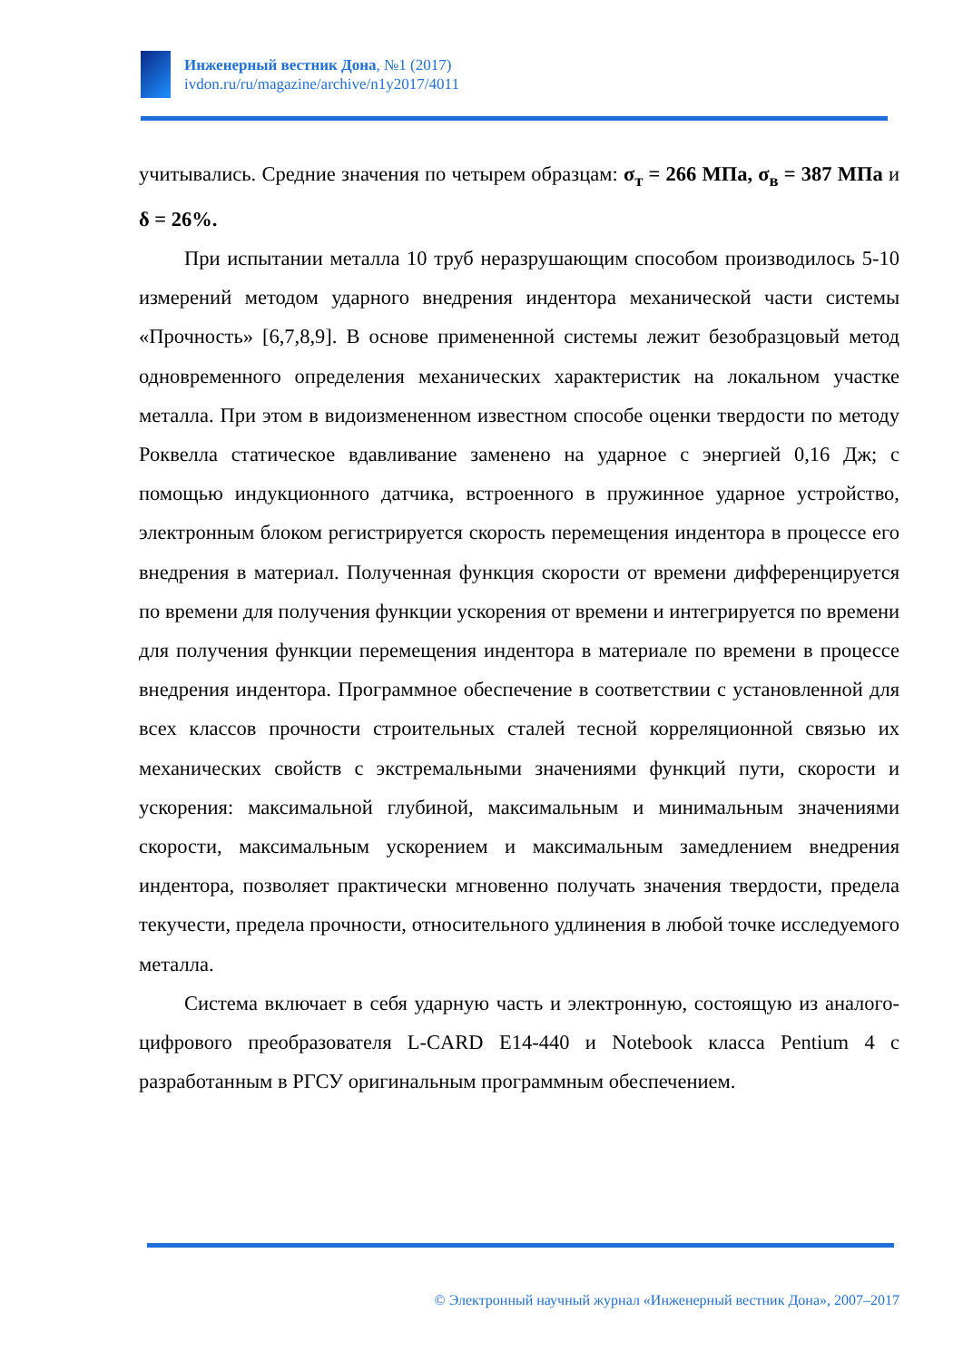Инженерный вестник Дона, №1 (2017)
ivdon.ru/ru/magazine/archive/n1y2017/4011
учитывались. Средние значения по четырем образцам: σ<sub>т</sub> = 266 МПа, σ<sub>в</sub> = 387 МПа и δ = 26%.
При испытании металла 10 труб неразрушающим способом производилось 5-10 измерений методом ударного внедрения индентора механической части системы «Прочность» [6,7,8,9]. В основе примененной системы лежит безобразцовый метод одновременного определения механических характеристик на локальном участке металла. При этом в видоизмененном известном способе оценки твердости по методу Роквелла статическое вдавливание заменено на ударное с энергией 0,16 Дж; с помощью индукционного датчика, встроенного в пружинное ударное устройство, электронным блоком регистрируется скорость перемещения индентора в процессе его внедрения в материал. Полученная функция скорости от времени дифференцируется по времени для получения функции ускорения от времени и интегрируется по времени для получения функции перемещения индентора в материале по времени в процессе внедрения индентора. Программное обеспечение в соответствии с установленной для всех классов прочности строительных сталей тесной корреляционной связью их механических свойств с экстремальными значениями функций пути, скорости и ускорения: максимальной глубиной, максимальным и минимальным значениями скорости, максимальным ускорением и максимальным замедлением внедрения индентора, позволяет практически мгновенно получать значения твердости, предела текучести, предела прочности, относительного удлинения в любой точке исследуемого металла.
Система включает в себя ударную часть и электронную, состоящую из аналого-цифрового преобразователя L-CARD E14-440 и Notebook класса Pentium 4 с разработанным в РГСУ оригинальным программным обеспечением.
© Электронный научный журнал «Инженерный вестник Дона», 2007–2017